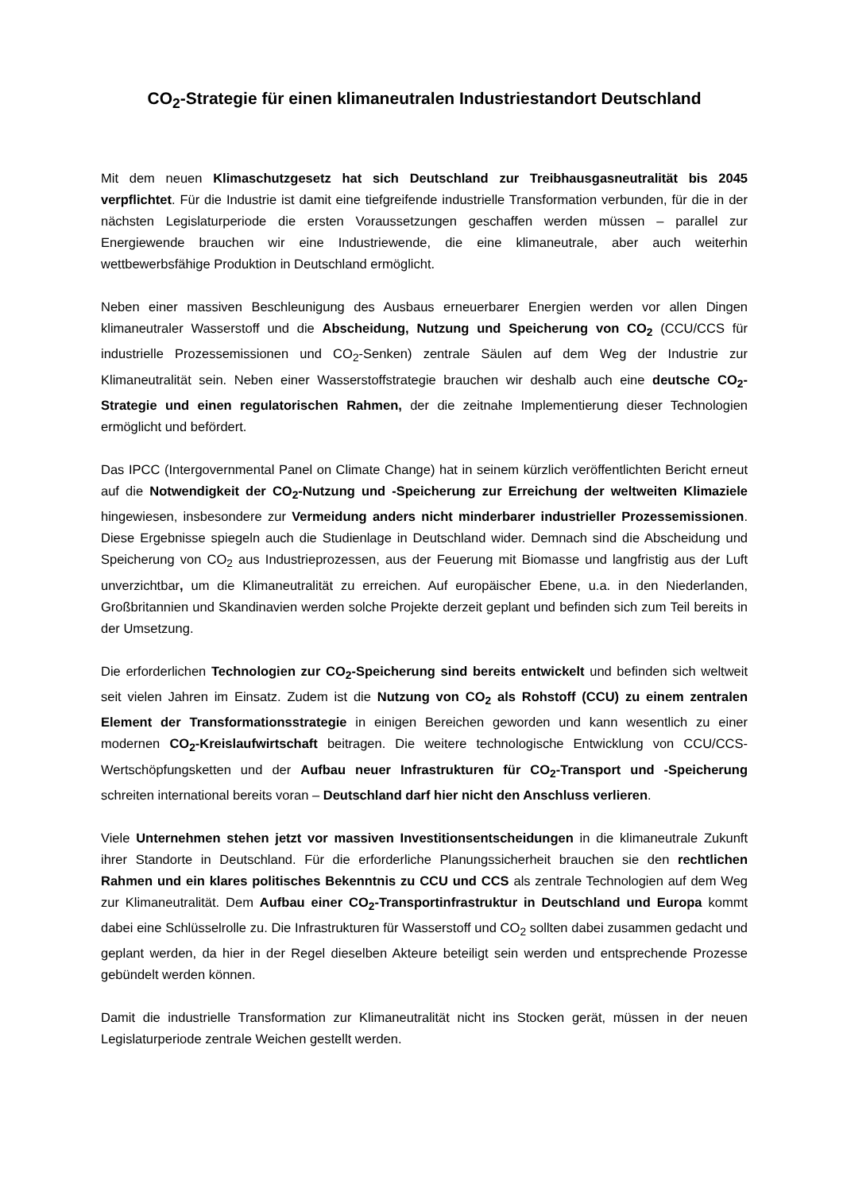CO<sub>2</sub>-Strategie für einen klimaneutralen Industriestandort Deutschland
Mit dem neuen Klimaschutzgesetz hat sich Deutschland zur Treibhausgasneutralität bis 2045 verpflichtet. Für die Industrie ist damit eine tiefgreifende industrielle Transformation verbunden, für die in der nächsten Legislaturperiode die ersten Voraussetzungen geschaffen werden müssen – parallel zur Energiewende brauchen wir eine Industriewende, die eine klimaneutrale, aber auch weiterhin wettbewerbsfähige Produktion in Deutschland ermöglicht.
Neben einer massiven Beschleunigung des Ausbaus erneuerbarer Energien werden vor allen Dingen klimaneutraler Wasserstoff und die Abscheidung, Nutzung und Speicherung von CO<sub>2</sub> (CCU/CCS für industrielle Prozessemissionen und CO<sub>2</sub>-Senken) zentrale Säulen auf dem Weg der Industrie zur Klimaneutralität sein. Neben einer Wasserstoffstrategie brauchen wir deshalb auch eine deutsche CO<sub>2</sub>-Strategie und einen regulatorischen Rahmen, der die zeitnahe Implementierung dieser Technologien ermöglicht und befördert.
Das IPCC (Intergovernmental Panel on Climate Change) hat in seinem kürzlich veröffentlichten Bericht erneut auf die Notwendigkeit der CO<sub>2</sub>-Nutzung und -Speicherung zur Erreichung der weltweiten Klimaziele hingewiesen, insbesondere zur Vermeidung anders nicht minderbarer industrieller Prozessemissionen. Diese Ergebnisse spiegeln auch die Studienlage in Deutschland wider. Demnach sind die Abscheidung und Speicherung von CO<sub>2</sub> aus Industrieprozessen, aus der Feuerung mit Biomasse und langfristig aus der Luft unverzichtbar, um die Klimaneutralität zu erreichen. Auf europäischer Ebene, u.a. in den Niederlanden, Großbritannien und Skandinavien werden solche Projekte derzeit geplant und befinden sich zum Teil bereits in der Umsetzung.
Die erforderlichen Technologien zur CO<sub>2</sub>-Speicherung sind bereits entwickelt und befinden sich weltweit seit vielen Jahren im Einsatz. Zudem ist die Nutzung von CO<sub>2</sub> als Rohstoff (CCU) zu einem zentralen Element der Transformationsstrategie in einigen Bereichen geworden und kann wesentlich zu einer modernen CO<sub>2</sub>-Kreislaufwirtschaft beitragen. Die weitere technologische Entwicklung von CCU/CCS-Wertschöpfungsketten und der Aufbau neuer Infrastrukturen für CO<sub>2</sub>-Transport und -Speicherung schreiten international bereits voran – Deutschland darf hier nicht den Anschluss verlieren.
Viele Unternehmen stehen jetzt vor massiven Investitionsentscheidungen in die klimaneutrale Zukunft ihrer Standorte in Deutschland. Für die erforderliche Planungssicherheit brauchen sie den rechtlichen Rahmen und ein klares politisches Bekenntnis zu CCU und CCS als zentrale Technologien auf dem Weg zur Klimaneutralität. Dem Aufbau einer CO<sub>2</sub>-Transportinfrastruktur in Deutschland und Europa kommt dabei eine Schlüsselrolle zu. Die Infrastrukturen für Wasserstoff und CO<sub>2</sub> sollten dabei zusammen gedacht und geplant werden, da hier in der Regel dieselben Akteure beteiligt sein werden und entsprechende Prozesse gebündelt werden können.
Damit die industrielle Transformation zur Klimaneutralität nicht ins Stocken gerät, müssen in der neuen Legislaturperiode zentrale Weichen gestellt werden.